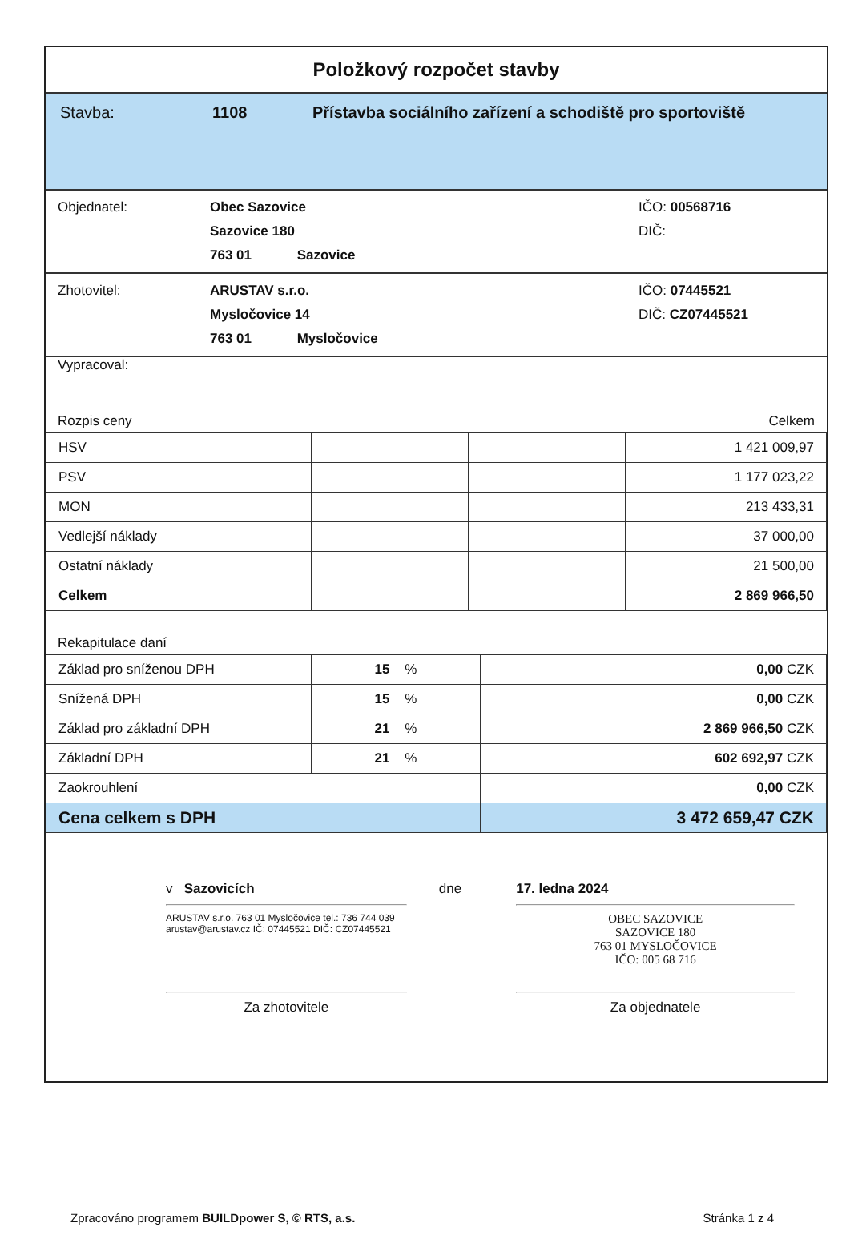Položkový rozpočet stavby
Stavba: 1108 Přístavba sociálního zařízení a schodiště pro sportoviště
Objednatel: Obec Sazovice
Sazovice 180
763 01 Sazovice
IČO: 00568716
DIČ:
Zhotovitel: ARUSTAV s.r.o.
Mysločovice 14
763 01 Mysločovice
IČO: 07445521
DIČ: CZ07445521
Vypracoval:
Rozpis ceny Celkem
| HSV | | | 1 421 009,97 |
| PSV | | | 1 177 023,22 |
| MON | | | 213 433,31 |
| Vedlejší náklady | | | 37 000,00 |
| Ostatní náklady | | | 21 500,00 |
| Celkem | | | 2 869 966,50 |
Rekapitulace daní
| Základ pro sníženou DPH | 15 % | 0,00 CZK |
| Snížená DPH | 15 % | 0,00 CZK |
| Základ pro základní DPH | 21 % | 2 869 966,50 CZK |
| Základní DPH | 21 % | 602 692,97 CZK |
| Zaokrouhlení | | 0,00 CZK |
| Cena celkem s DPH | | 3 472 659,47 CZK |
v Sazovicích
ARUSTAV s.r.o. 763 01 Mysločovice tel.: 736 744 039 arustav@arustav.cz IČ: 07445521 DIČ: CZ07445521
Za zhotovitele
dne 17. ledna 2024
OBEC SAZOVICE
SAZOVICE 180
763 01 MYSLOČOVICE
IČO: 005 68 716
Za objednatele
Zpracováno programem BUILDpower S, © RTS, a.s. Stránka 1 z 4